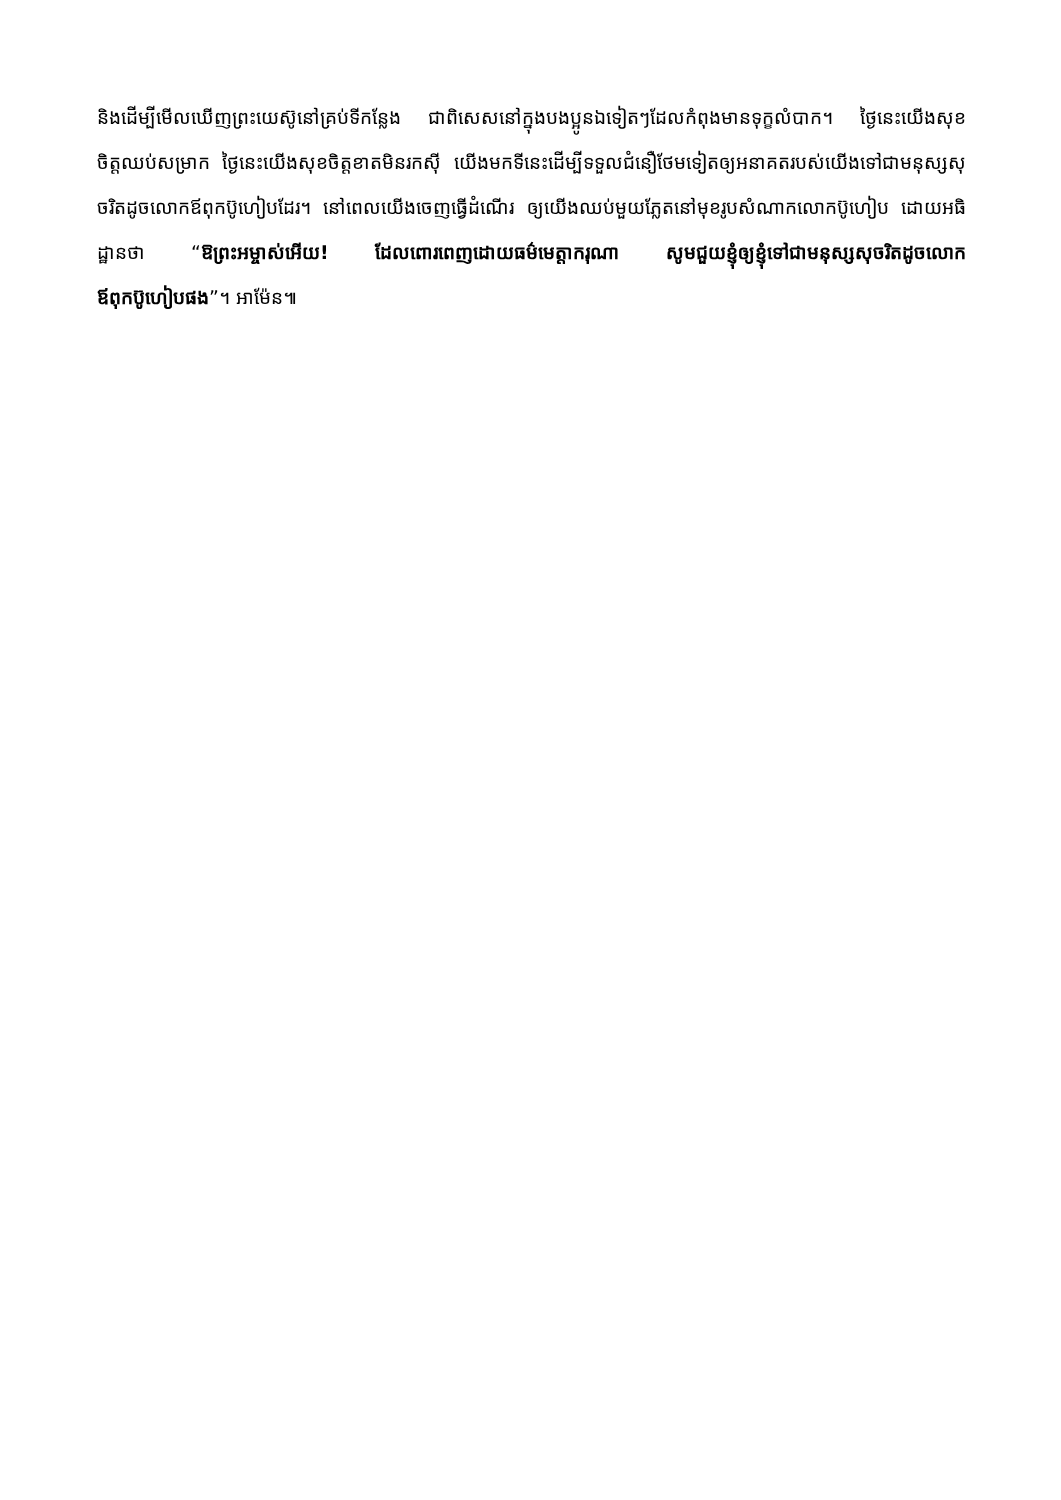និងដើម្បីមើលឃើញព្រះយេស៊ូនៅគ្រប់ទីកន្លែង ជាពិសេសនៅក្នុងបងប្អូនឯទៀតៗដែលកំពុងមានទុក្ខលំបាក។ ថ្ងៃនេះយើងសុខចិត្តឈប់សម្រាក ថ្ងៃនេះយើងសុខចិត្តខាតមិនរកស៊ី យើងមកទីនេះដើម្បីទទួលជំនឿថែមទៀតឲ្យអនាគតរបស់យើងទៅជាមនុស្សសុចរិតដូចលោកឪពុកប៊ូហៀបដែរ។ នៅពេលយើងចេញធ្វើដំណើរ ឲ្យយើងឈប់មួយភ្លែតនៅមុខរូបសំណាកលោកប៊ូហៀប ដោយអធិដ្ឋានថា “ឱព្រះអម្ចាស់អើយ! ដែលពោរពេញដោយធម៌មេត្តាករុណា សូមជួយខ្ញុំឲ្យខ្ញុំទៅជាមនុស្សសុចរិតដូចលោកឪពុកប៊ូហៀបផង”។ អាម៉ែន៕